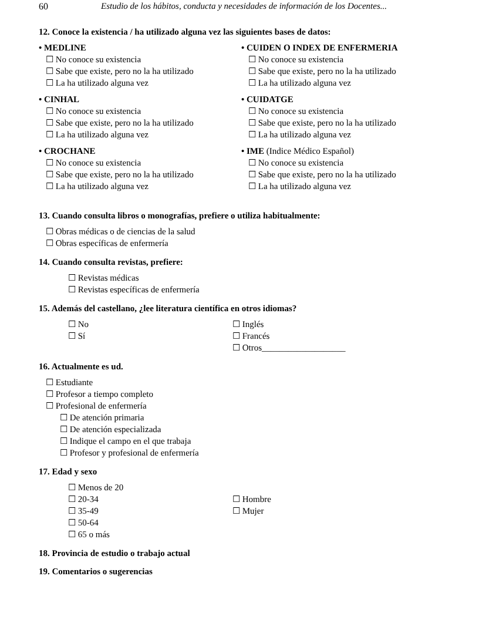60 Estudio de los hábitos, conducta y necesidades de información de los Docentes...
12. Conoce la existencia / ha utilizado alguna vez las siguientes bases de datos:
• MEDLINE
☐ No conoce su existencia
☐ Sabe que existe, pero no la ha utilizado
☐ La ha utilizado alguna vez
• CINHAL
☐ No conoce su existencia
☐ Sabe que existe, pero no la ha utilizado
☐ La ha utilizado alguna vez
• CROCHANE
☐ No conoce su existencia
☐ Sabe que existe, pero no la ha utilizado
☐ La ha utilizado alguna vez
• CUIDEN O INDEX DE ENFERMERIA
☐ No conoce su existencia
☐ Sabe que existe, pero no la ha utilizado
☐ La ha utilizado alguna vez
• CUIDATGE
☐ No conoce su existencia
☐ Sabe que existe, pero no la ha utilizado
☐ La ha utilizado alguna vez
• IME (Indice Médico Español)
☐ No conoce su existencia
☐ Sabe que existe, pero no la ha utilizado
☐ La ha utilizado alguna vez
13. Cuando consulta libros o monografías, prefiere o utiliza habitualmente:
☐ Obras médicas o de ciencias de la salud
☐ Obras específicas de enfermería
14. Cuando consulta revistas, prefiere:
☐ Revistas médicas
☐ Revistas específicas de enfermería
15. Además del castellano, ¿lee literatura científica en otros idiomas?
☐ No
☐ Sí
☐ Inglés
☐ Francés
☐ Otros___________________
16. Actualmente es ud.
☐ Estudiante
☐ Profesor a tiempo completo
☐ Profesional de enfermería
☐ De atención primaria
☐ De atención especializada
☐ Indique el campo en el que trabaja
☐ Profesor y profesional de enfermería
17. Edad y sexo
☐ Menos de 20
☐ 20-34
☐ 35-49
☐ 50-64
☐ 65 o más
☐ Hombre
☐ Mujer
18. Provincia de estudio o trabajo actual
19. Comentarios o sugerencias